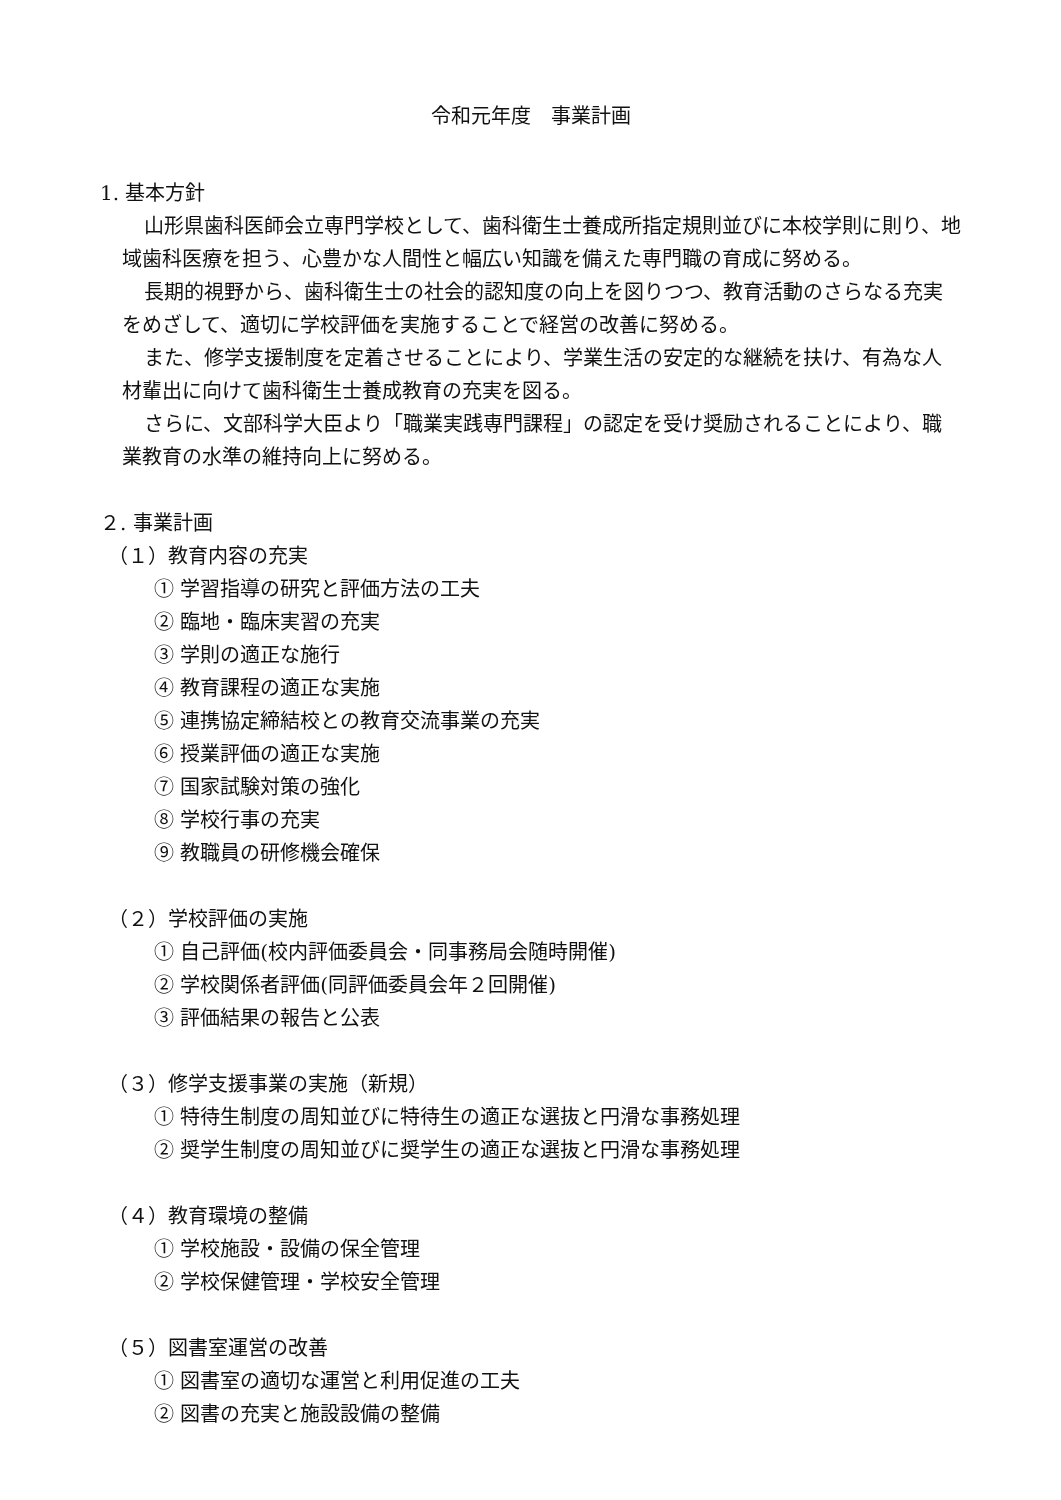令和元年度　事業計画
1. 基本方針
山形県歯科医師会立専門学校として、歯科衛生士養成所指定規則並びに本校学則に則り、地域歯科医療を担う、心豊かな人間性と幅広い知識を備えた専門職の育成に努める。
長期的視野から、歯科衛生士の社会的認知度の向上を図りつつ、教育活動のさらなる充実をめざして、適切に学校評価を実施することで経営の改善に努める。
また、修学支援制度を定着させることにより、学業生活の安定的な継続を扶け、有為な人材輩出に向けて歯科衛生士養成教育の充実を図る。
さらに、文部科学大臣より「職業実践専門課程」の認定を受け奨励されることにより、職業教育の水準の維持向上に努める。
２. 事業計画
（１）教育内容の充実
① 学習指導の研究と評価方法の工夫
② 臨地・臨床実習の充実
③ 学則の適正な施行
④ 教育課程の適正な実施
⑤ 連携協定締結校との教育交流事業の充実
⑥ 授業評価の適正な実施
⑦ 国家試験対策の強化
⑧ 学校行事の充実
⑨ 教職員の研修機会確保
（２）学校評価の実施
① 自己評価(校内評価委員会・同事務局会随時開催)
② 学校関係者評価(同評価委員会年２回開催)
③ 評価結果の報告と公表
（３）修学支援事業の実施（新規）
① 特待生制度の周知並びに特待生の適正な選抜と円滑な事務処理
② 奨学生制度の周知並びに奨学生の適正な選抜と円滑な事務処理
（４）教育環境の整備
① 学校施設・設備の保全管理
② 学校保健管理・学校安全管理
（５）図書室運営の改善
① 図書室の適切な運営と利用促進の工夫
② 図書の充実と施設設備の整備